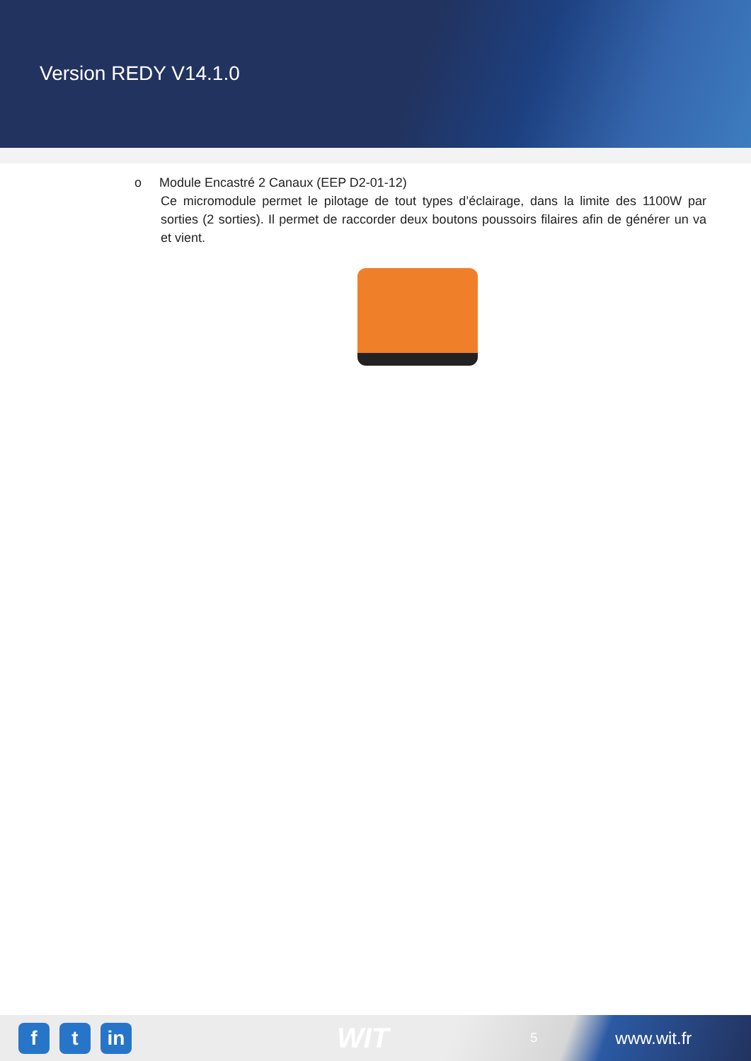Version REDY V14.1.0
o Module Encastré 2 Canaux (EEP D2-01-12)
Ce micromodule permet le pilotage de tout types d’éclairage, dans la limite des 1100W par sorties (2 sorties). Il permet de raccorder deux boutons poussoirs filaires afin de générer un va et vient.
f t in
WIT
5
www.wit.fr